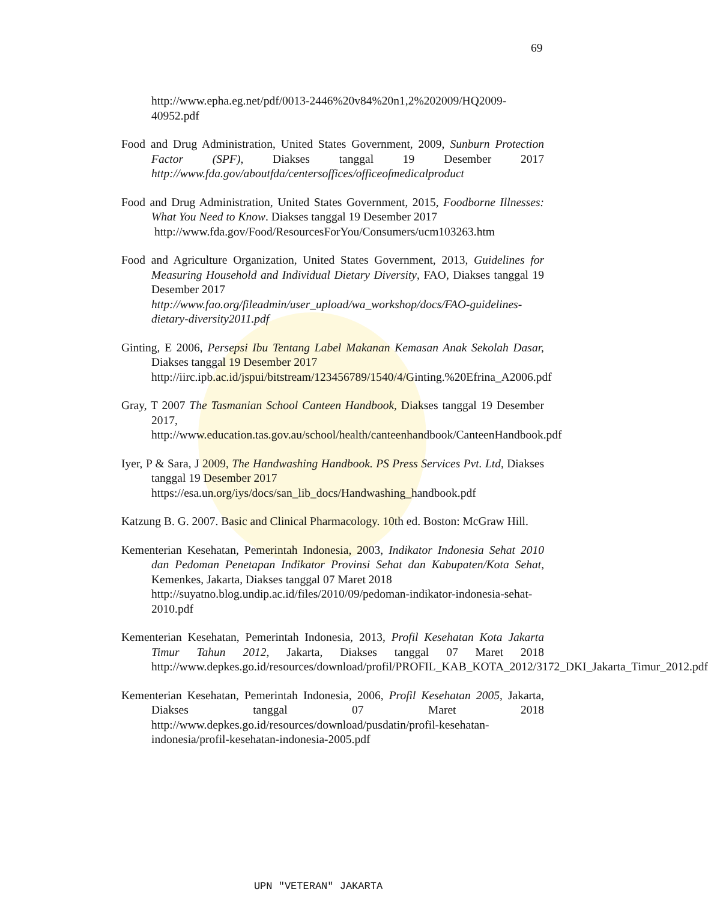69
http://www.epha.eg.net/pdf/0013-2446%20v84%20n1,2%202009/HQ2009-40952.pdf
Food and Drug Administration, United States Government, 2009, Sunburn Protection Factor (SPF), Diakses tanggal 19 Desember 2017 http://www.fda.gov/aboutfda/centersoffices/officeofmedicalproduct
Food and Drug Administration, United States Government, 2015, Foodborne Illnesses: What You Need to Know. Diakses tanggal 19 Desember 2017
http://www.fda.gov/Food/ResourcesForYou/Consumers/ucm103263.htm
Food and Agriculture Organization, United States Government, 2013, Guidelines for Measuring Household and Individual Dietary Diversity, FAO, Diakses tanggal 19 Desember 2017
http://www.fao.org/fileadmin/user_upload/wa_workshop/docs/FAO-guidelines-dietary-diversity2011.pdf
Ginting, E 2006, Persepsi Ibu Tentang Label Makanan Kemasan Anak Sekolah Dasar, Diakses tanggal 19 Desember 2017
http://iirc.ipb.ac.id/jspui/bitstream/123456789/1540/4/Ginting.%20Efrina_A2006.pdf
Gray, T 2007 The Tasmanian School Canteen Handbook, Diakses tanggal 19 Desember 2017,
http://www.education.tas.gov.au/school/health/canteenhandbook/CanteenHandbook.pdf
Iyer, P & Sara, J 2009, The Handwashing Handbook. PS Press Services Pvt. Ltd, Diakses tanggal 19 Desember 2017
https://esa.un.org/iys/docs/san_lib_docs/Handwashing_handbook.pdf
Katzung B. G. 2007. Basic and Clinical Pharmacology. 10th ed. Boston: McGraw Hill.
Kementerian Kesehatan, Pemerintah Indonesia, 2003, Indikator Indonesia Sehat 2010 dan Pedoman Penetapan Indikator Provinsi Sehat dan Kabupaten/Kota Sehat, Kemenkes, Jakarta, Diakses tanggal 07 Maret 2018
http://suyatno.blog.undip.ac.id/files/2010/09/pedoman-indikator-indonesia-sehat-2010.pdf
Kementerian Kesehatan, Pemerintah Indonesia, 2013, Profil Kesehatan Kota Jakarta Timur Tahun 2012, Jakarta, Diakses tanggal 07 Maret 2018 http://www.depkes.go.id/resources/download/profil/PROFIL_KAB_KOTA_2012/3172_DKI_Jakarta_Timur_2012.pdf
Kementerian Kesehatan, Pemerintah Indonesia, 2006, Profil Kesehatan 2005, Jakarta, Diakses tanggal 07 Maret 2018 http://www.depkes.go.id/resources/download/pusdatin/profil-kesehatan-indonesia/profil-kesehatan-indonesia-2005.pdf
UPN "VETERAN" JAKARTA